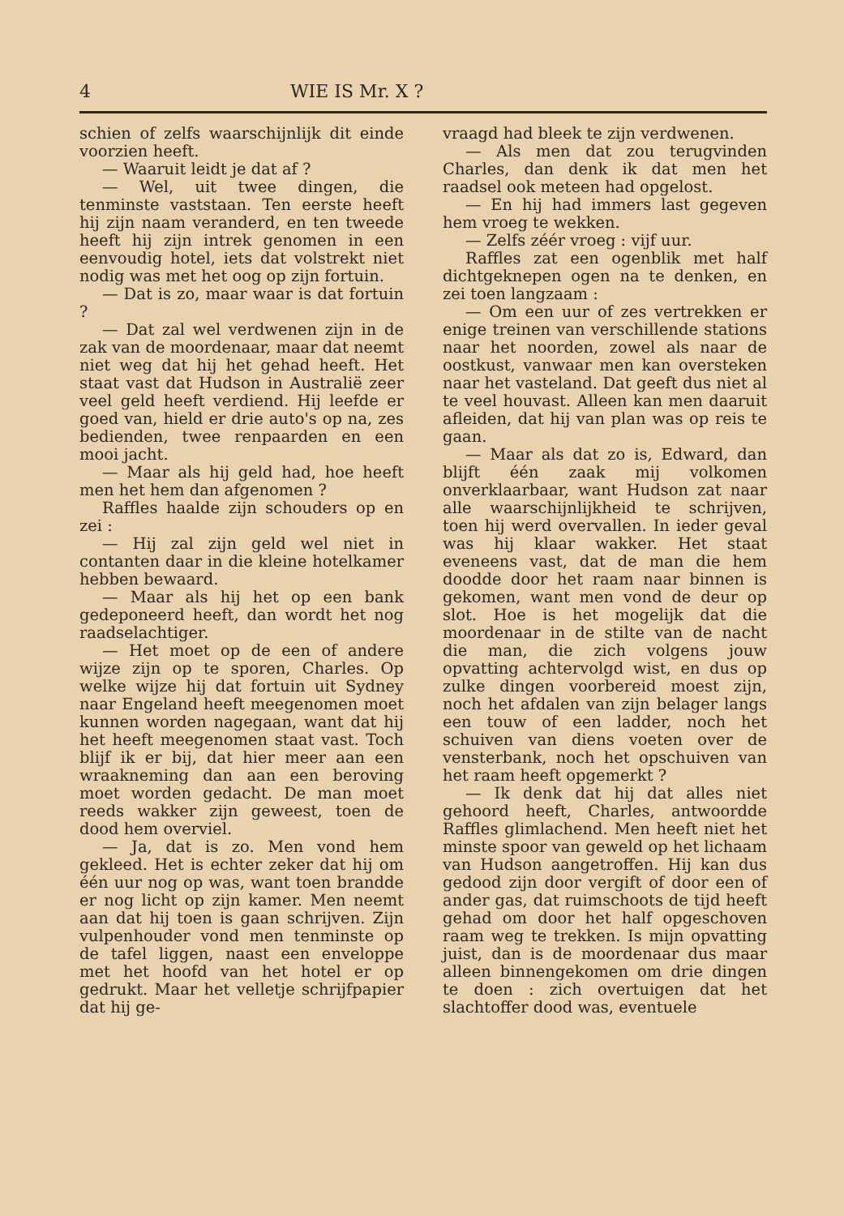4 WIE IS Mr. X ?
schien of zelfs waarschijnlijk dit einde voorzien heeft.
— Waaruit leidt je dat af ?
— Wel, uit twee dingen, die tenminste vaststaan. Ten eerste heeft hij zijn naam veranderd, en ten tweede heeft hij zijn intrek genomen in een eenvoudig hotel, iets dat volstrekt niet nodig was met het oog op zijn fortuin.
— Dat is zo, maar waar is dat fortuin ?
— Dat zal wel verdwenen zijn in de zak van de moordenaar, maar dat neemt niet weg dat hij het gehad heeft. Het staat vast dat Hudson in Australië zeer veel geld heeft verdiend. Hij leefde er goed van, hield er drie auto's op na, zes bedienden, twee renpaarden en een mooi jacht.
— Maar als hij geld had, hoe heeft men het hem dan afgenomen ?
Raffles haalde zijn schouders op en zei :
— Hij zal zijn geld wel niet in contanten daar in die kleine hotelkamer hebben bewaard.
— Maar als hij het op een bank gedeponeerd heeft, dan wordt het nog raadselachtiger.
— Het moet op de een of andere wijze zijn op te sporen, Charles. Op welke wijze hij dat fortuin uit Sydney naar Engeland heeft meegenomen moet kunnen worden nagegaan, want dat hij het heeft meegenomen staat vast. Toch blijf ik er bij, dat hier meer aan een wraakneming dan aan een beroving moet worden gedacht. De man moet reeds wakker zijn geweest, toen de dood hem overviel.
— Ja, dat is zo. Men vond hem gekleed. Het is echter zeker dat hij om één uur nog op was, want toen brandde er nog licht op zijn kamer. Men neemt aan dat hij toen is gaan schrijven. Zijn vulpenhouder vond men tenminste op de tafel liggen, naast een enveloppe met het hoofd van het hotel er op gedrukt. Maar het velletje schrijfpapier dat hij ge-
vraagd had bleek te zijn verdwenen.
— Als men dat zou terugvinden Charles, dan denk ik dat men het raadsel ook meteen had opgelost.
— En hij had immers last gegeven hem vroeg te wekken.
— Zelfs zéér vroeg : vijf uur.
Raffles zat een ogenblik met half dichtgeknepen ogen na te denken, en zei toen langzaam :
— Om een uur of zes vertrekken er enige treinen van verschillende stations naar het noorden, zowel als naar de oostkust, vanwaar men kan oversteken naar het vasteland. Dat geeft dus niet al te veel houvast. Alleen kan men daaruit afleiden, dat hij van plan was op reis te gaan.
— Maar als dat zo is, Edward, dan blijft één zaak mij volkomen onverklaarbaar, want Hudson zat naar alle waarschijnlijkheid te schrijven, toen hij werd overvallen. In ieder geval was hij klaar wakker. Het staat eveneens vast, dat de man die hem doodde door het raam naar binnen is gekomen, want men vond de deur op slot. Hoe is het mogelijk dat die moordenaar in de stilte van de nacht die man, die zich volgens jouw opvatting achtervolgd wist, en dus op zulke dingen voorbereid moest zijn, noch het afdalen van zijn belager langs een touw of een ladder, noch het schuiven van diens voeten over de vensterbank, noch het opschuiven van het raam heeft opgemerkt ?
— Ik denk dat hij dat alles niet gehoord heeft, Charles, antwoordde Raffles glimlachend. Men heeft niet het minste spoor van geweld op het lichaam van Hudson aangetroffen. Hij kan dus gedood zijn door vergift of door een of ander gas, dat ruimschoots de tijd heeft gehad om door het half opgeschoven raam weg te trekken. Is mijn opvatting juist, dan is de moordenaar dus maar alleen binnengekomen om drie dingen te doen : zich overtuigen dat het slachtoffer dood was, eventuele